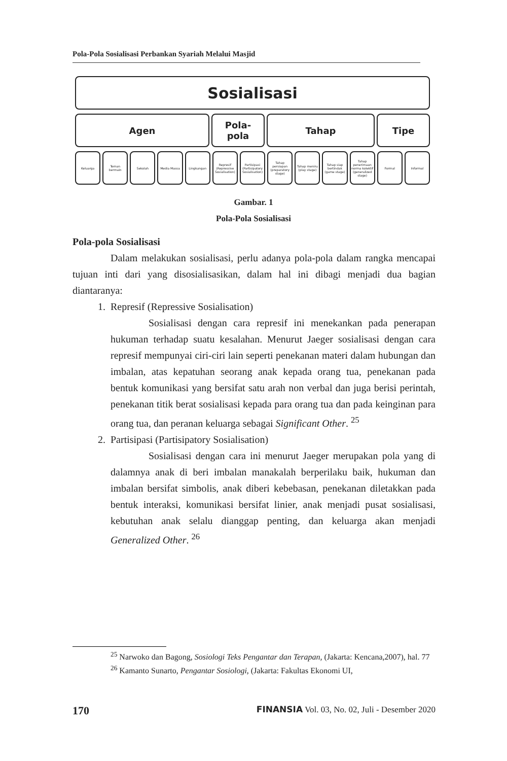Pola-Pola Sosialisasi Perbankan Syariah Melalui Masjid
Sosialisasi
Agen Pola-
pola
Tahap Tipe
Keluarga Teman bermain Sekolah Media Massa Lingkungan Represif (Repressive Sosialisation)
Partisipasi (Partisipatory Sosialisation)
Tahap persiapan (preparatory stage)
Tahap meniru (play stage) Tahap siap bertindak (game stage)
Tahap penerimaan norma kolektif (generalized stage)
Formal Informal
Gambar. 1
Pola-Pola Sosialisasi
Pola-pola Sosialisasi
Dalam melakukan sosialisasi, perlu adanya pola-pola dalam rangka mencapai tujuan inti dari yang disosialisasikan, dalam hal ini dibagi menjadi dua bagian diantaranya:
1. Represif (Repressive Sosialisation)
Sosialisasi dengan cara represif ini menekankan pada penerapan hukuman terhadap suatu kesalahan. Menurut Jaeger sosialisasi dengan cara represif mempunyai ciri-ciri lain seperti penekanan materi dalam hubungan dan imbalan, atas kepatuhan seorang anak kepada orang tua, penekanan pada bentuk komunikasi yang bersifat satu arah non verbal dan juga berisi perintah, penekanan titik berat sosialisasi kepada para orang tua dan pada keinginan para orang tua, dan peranan keluarga sebagai Significant Other. <sup>25</sup>
2. Partisipasi (Partisipatory Sosialisation)
Sosialisasi dengan cara ini menurut Jaeger merupakan pola yang di dalamnya anak di beri imbalan manakalah berperilaku baik, hukuman dan imbalan bersifat simbolis, anak diberi kebebasan, penekanan diletakkan pada bentuk interaksi, komunikasi bersifat linier, anak menjadi pusat sosialisasi, kebutuhan anak selalu dianggap penting, dan keluarga akan menjadi Generalized Other. <sup>26</sup>
<sup>25</sup> Narwoko dan Bagong, Sosiologi Teks Pengantar dan Terapan, (Jakarta: Kencana,2007), hal. 77
<sup>26</sup> Kamanto Sunarto, Pengantar Sosiologi, (Jakarta: Fakultas Ekonomi UI,
170 FINANSIA Vol. 03, No. 02, Juli - Desember 2020